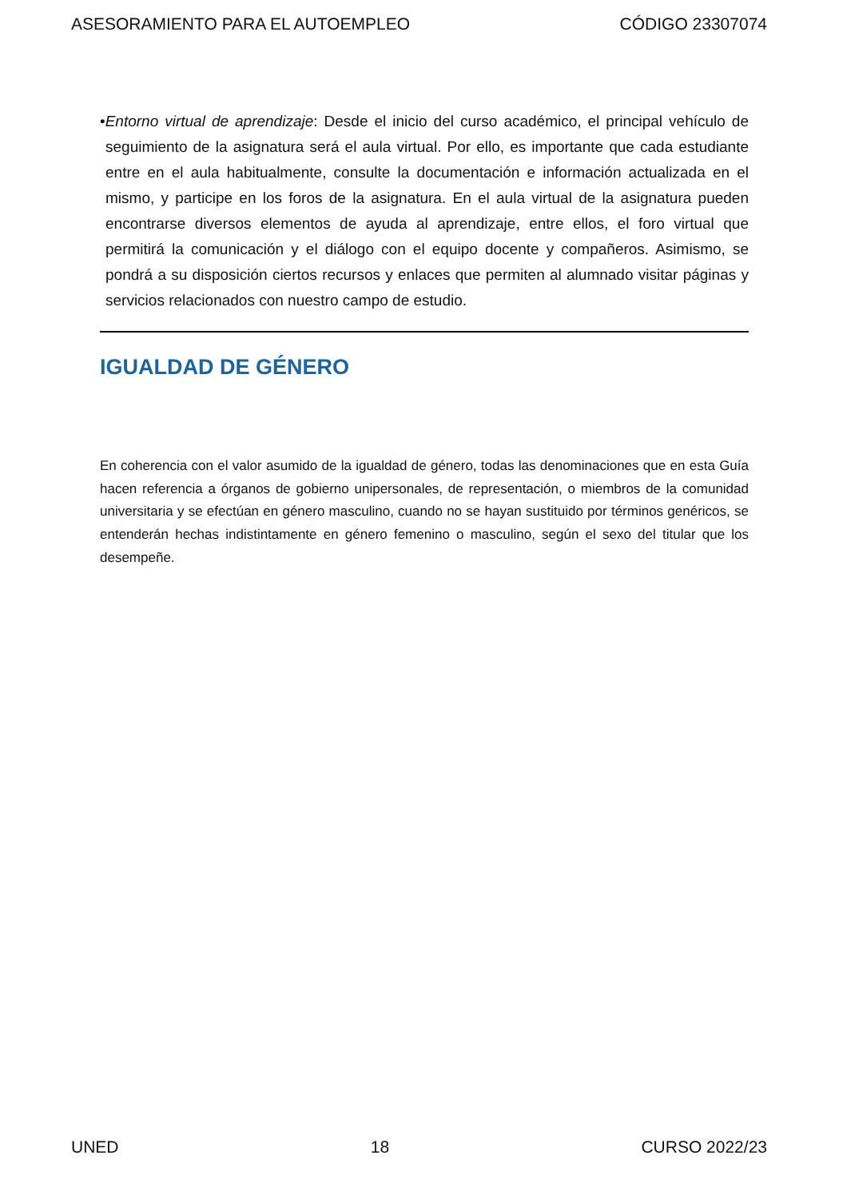ASESORAMIENTO PARA EL AUTOEMPLEO CÓDIGO 23307074
•Entorno virtual de aprendizaje: Desde el inicio del curso académico, el principal vehículo de seguimiento de la asignatura será el aula virtual. Por ello, es importante que cada estudiante entre en el aula habitualmente, consulte la documentación e información actualizada en el mismo, y participe en los foros de la asignatura. En el aula virtual de la asignatura pueden encontrarse diversos elementos de ayuda al aprendizaje, entre ellos, el foro virtual que permitirá la comunicación y el diálogo con el equipo docente y compañeros. Asimismo, se pondrá a su disposición ciertos recursos y enlaces que permiten al alumnado visitar páginas y servicios relacionados con nuestro campo de estudio.
IGUALDAD DE GÉNERO
En coherencia con el valor asumido de la igualdad de género, todas las denominaciones que en esta Guía hacen referencia a órganos de gobierno unipersonales, de representación, o miembros de la comunidad universitaria y se efectúan en género masculino, cuando no se hayan sustituido por términos genéricos, se entenderán hechas indistintamente en género femenino o masculino, según el sexo del titular que los desempeñe.
UNED 18 CURSO 2022/23